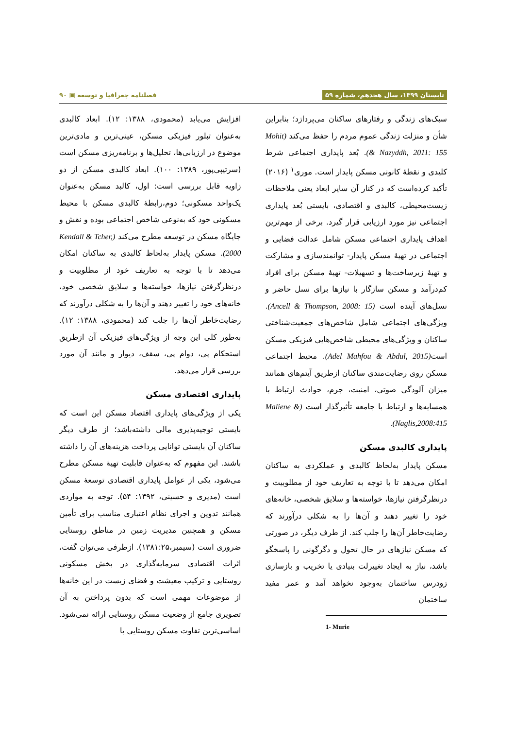تابستان ۱۳۹۹، سال هجدهم، شماره ۵۹ فصلنامه جغرافیا و توسعه ▣ ۹۰
سبک‌های زندگی و رفتارهای ساکنان می‌پردازد؛ بنابراین شأن و منزلت زندگی عموم مردم را حفظ می‌کند (Mohit & Nazyddh, 2011: 155). بُعد پایداری اجتماعی شرط کلیدی و نقطهٔ کانونی مسکن پایدار است. موری<sup>۱</sup> (۲۰۱۶) تأکید کرده‌است که در کنار آن سایر ابعاد یعنی ملاحظات زیست‌محیطی، کالبدی و اقتصادی، بایستی بُعد پایداری اجتماعی نیز مورد ارزیابی قرار گیرد. برخی از مهم‌ترین اهداف پایداری اجتماعی مسکن شامل عدالت فضایی و اجتماعی در تهیهٔ مسکن پایدار- توانمندسازی و مشارکت و تهیهٔ زیرساخت‌ها و تسهیلات- تهیهٔ مسکن برای افراد کم‌درآمد و مسکن سازگار با نیازها برای نسل حاضر و نسل‌های آینده است (Ancell & Thompson, 2008: 15). ویژگی‌های اجتماعی شامل شاخص‌های جمعیت‌شناختی ساکنان و ویژگی‌های محیطی شاخص‌هایی فیزیکی مسکن است(Adel Mahfou & Abdul, 2015). محیط اجتماعی مسکن روی رضایت‌مندی ساکنان ازطریق آیتم‌های همانند میزان آلودگی صوتی، امنیت، جرم، حوادث ارتباط با همسایه‌ها و ارتباط با جامعه تأثیرگذار است (Maliene & Naglis,2008:415).
پایداری کالبدی مسکن
مسکن پایدار به‌لحاظ کالبدی و عملکردی به ساکنان امکان می‌دهد تا با توجه به تعاریف خود از مطلوبیت و درنظرگرفتن نیازها، خواسته‌ها و سلایق شخصی، خانه‌های خود را تغییر دهند و آن‌ها را به شکلی درآورند که رضایت‌خاطر آن‌ها را جلب کند. از طرف دیگر، در صورتی که مسکن نیازهای در حال تحول و دگرگونی را پاسخگو باشد، نیاز به ایجاد تغییرلت بنیادی یا تخریب و بازسازی زودرس ساختمان به‌وجود نخواهد آمد و عمر مفید ساختمان
1- Murie
افزایش می‌یابد (محمودی، ۱۳۸۸: ۱۲). ابعاد کالبدی به‌عنوان تبلور فیزیکی مسکن، عینی‌ترین و مادی‌ترین موضوع در ارزیابی‌ها، تحلیل‌ها و برنامه‌ریزی مسکن است (سرتیپی‌پور، ۱۳۸۹: ۱۰۰). ابعاد کالبدی مسکن از دو زاویه قابل بررسی است: اول، کالبد مسکن به‌عنوان یک‌واحد مسکونی؛ دوم،رابطهٔ کالبدی مسکن با محیط مسکونی خود که به‌نوعی شاخص اجتماعی بوده و نقش و جایگاه مسکن در توسعه مطرح می‌کند (Kendall & Tcher, 2000). مسکن پایدار به‌لحاظ کالبدی به ساکنان امکان می‌دهد تا با توجه به تعاریف خود از مطلوبیت و درنظرگرفتن نیازها، خواسته‌ها و سلایق شخصی خود، خانه‌های خود را تغییر دهند و آن‌ها را به شکلی درآورند که رضایت‌خاطر آن‌ها را جلب کند (محمودی، ۱۳۸۸: ۱۲). به‌طور کلی این وجه از ویژگی‌های فیزیکی آن ازطریق استحکام پی، دوام پی، سقف، دیوار و مانند آن مورد بررسی قرار می‌دهد.
پایداری اقتصادی مسکن
یکی از ویژگی‌های پایداری اقتصاد مسکن این است که بایستی توجیه‌پذیری مالی داشته‌باشد؛ از طرف دیگر ساکنان آن بایستی توانایی پرداخت هزینه‌های آن را داشته باشند. این مفهوم که به‌عنوان قابلیت تهیهٔ مسکن مطرح می‌شود، یکی از عوامل پایداری اقتصادی توسعهٔ مسکن است (مدیری و حسینی، ۱۳۹۲: ۵۴). توجه به مواردی همانند تدوین و اجرای نظام اعتباری مناسب برای تأمین مسکن و همچنین مدیریت زمین در مناطق روستایی ضروری است (سیمبر،۱۳۸۱:۲۵). ازطرفی می‌توان گفت، اثرات اقتصادی سرمایه‌گذاری در بخش مسکونی روستایی و ترکیب معیشت و فضای زیست در این خانه‌ها از موضوعات مهمی است که بدون پرداختن به آن تصویری جامع از وضعیت مسکن روستایی ارائه نمی‌شود. اساسی‌ترین تفاوت مسکن روستایی با